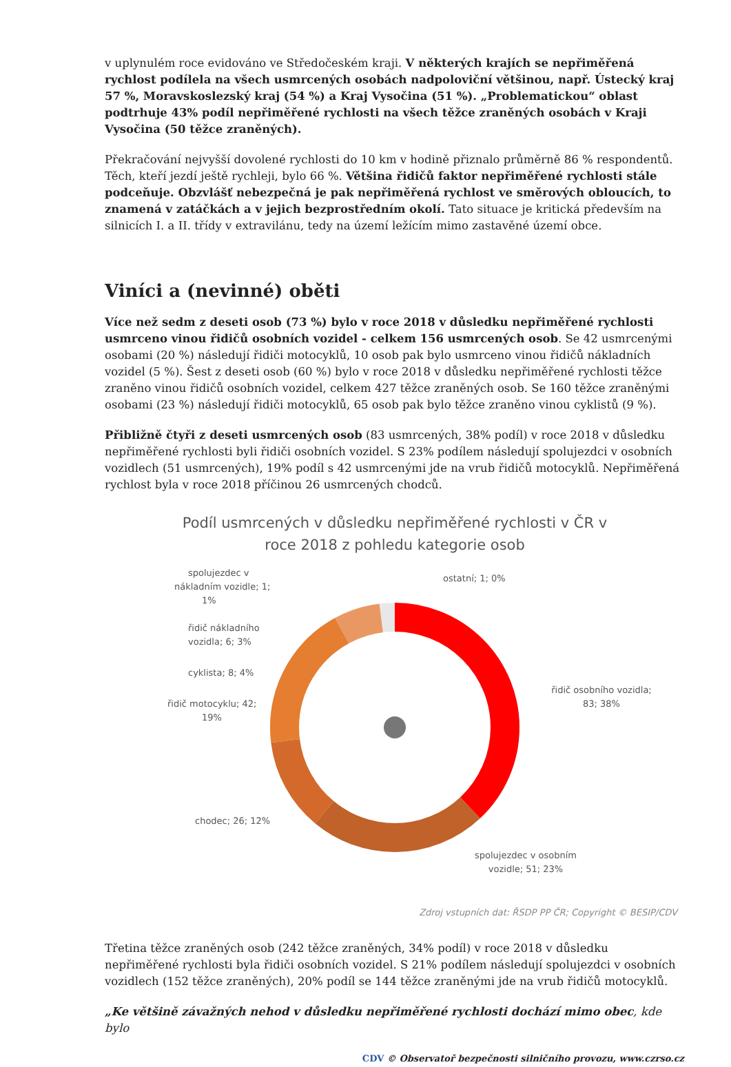v uplynulém roce evidováno ve Středočeském kraji. V některých krajích se nepřiměřená rychlost podílela na všech usmrcených osobách nadpoloviční většinou, např. Ústecký kraj 57 %, Moravskoslezský kraj (54 %) a Kraj Vysočina (51 %). „Problematickou“ oblast podtrhuje 43% podíl nepřiměřené rychlosti na všech těžce zraněných osobách v Kraji Vysočina (50 těžce zraněných).
Překračování nejvyšší dovolené rychlosti do 10 km v hodině přiznalo průměrně 86 % respondentů. Těch, kteří jezdí ještě rychleji, bylo 66 %. Většina řidičů faktor nepřiměřené rychlosti stále podceňuje. Obzvlášť nebezpečná je pak nepřiměřená rychlost ve směrových obloucích, to znamená v zatáčkách a v jejich bezprostředním okolí. Tato situace je kritická především na silnicích I. a II. třídy v extravilánu, tedy na území ležícím mimo zastavěné území obce.
Viníci a (nevinné) oběti
Více než sedm z deseti osob (73 %) bylo v roce 2018 v důsledku nepřiměřené rychlosti usmrceno vinou řidičů osobních vozidel - celkem 156 usmrcených osob. Se 42 usmrcenými osobami (20 %) následují řidiči motocyklů, 10 osob pak bylo usmrceno vinou řidičů nákladních vozidel (5 %). Šest z deseti osob (60 %) bylo v roce 2018 v důsledku nepřiměřené rychlosti těžce zraněno vinou řidičů osobních vozidel, celkem 427 těžce zraněných osob. Se 160 těžce zraněnými osobami (23 %) následují řidiči motocyklů, 65 osob pak bylo těžce zraněno vinou cyklistů (9 %).
Přibližně čtyři z deseti usmrcených osob (83 usmrcených, 38% podíl) v roce 2018 v důsledku nepřiměřené rychlosti byli řidiči osobních vozidel. S 23% podílem následují spolujezdci v osobních vozidlech (51 usmrcených), 19% podíl s 42 usmrcenými jde na vrub řidičů motocyklů. Nepřiměřená rychlost byla v roce 2018 příčinou 26 usmrcených chodců.
Podíl usmrcených v důsledku nepřiměřené rychlosti v ČR v
roce 2018 z pohledu kategorie osob
ostatní; 1; 0%
řidič osobního vozidla;
83; 38%
spolujezdec v osobním
vozidle; 51; 23%
chodec; 26; 12%
řidič motocyklu; 42;
19%
cyklista; 8; 4%
řidič nákladního
vozidla; 6; 3%
spolujezdec v
nákladním vozidle; 1;
1%
Zdroj vstupních dat: ŘSDP PP ČR; Copyright © BESIP/CDV
Třetina těžce zraněných osob (242 těžce zraněných, 34% podíl) v roce 2018 v důsledku nepřiměřené rychlosti byla řidiči osobních vozidel. S 21% podílem následují spolujezdci v osobních vozidlech (152 těžce zraněných), 20% podíl se 144 těžce zraněnými jde na vrub řidičů motocyklů.
„Ke většině závažných nehod v důsledku nepřiměřené rychlosti dochází mimo obec, kde bylo
CDV © Observatoř bezpečnosti silničního provozu, www.czrso.cz